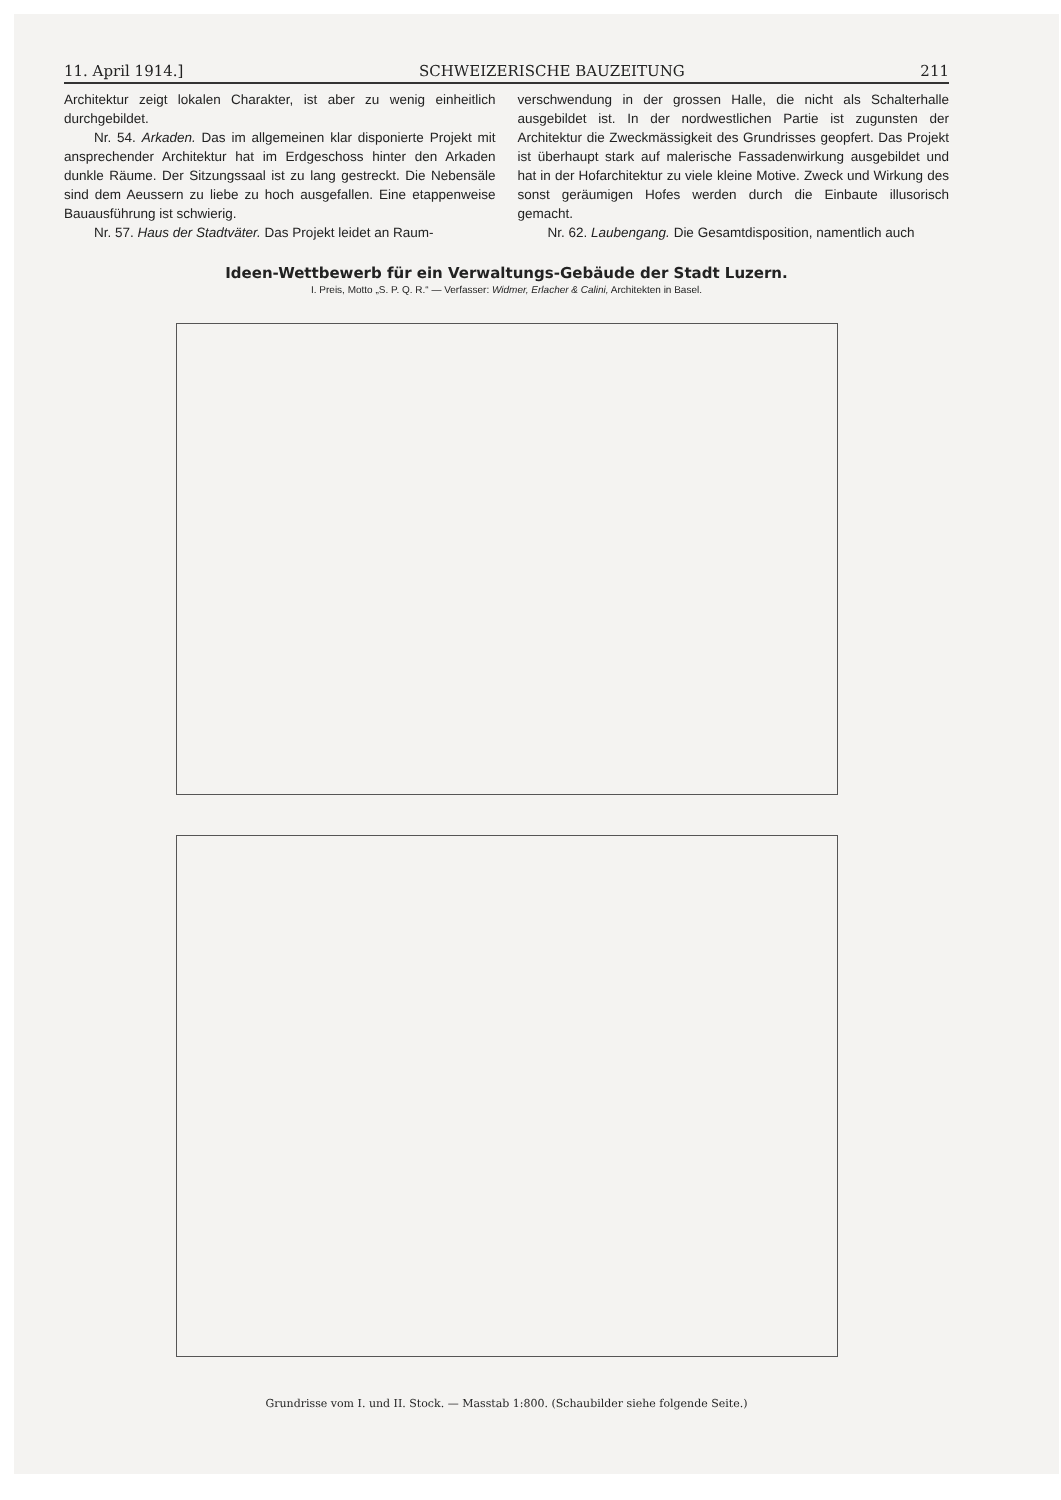11. April 1914.] SCHWEIZERISCHE BAUZEITUNG 211
Architektur zeigt lokalen Charakter, ist aber zu wenig einheitlich durchgebildet.
Nr. 54. Arkaden. Das im allgemeinen klar disponierte Projekt mit ansprechender Architektur hat im Erdgeschoss hinter den Arkaden dunkle Räume. Der Sitzungssaal ist zu lang gestreckt. Die Nebensäle sind dem Aeussern zu liebe zu hoch ausgefallen. Eine etappenweise Bauausführung ist schwierig.
Nr. 57. Haus der Stadtväter. Das Projekt leidet an Raum-
verschwendung in der grossen Halle, die nicht als Schalterhalle ausgebildet ist. In der nordwestlichen Partie ist zugunsten der Architektur die Zweckmässigkeit des Grundrisses geopfert. Das Projekt ist überhaupt stark auf malerische Fassadenwirkung ausgebildet und hat in der Hofarchitektur zu viele kleine Motive. Zweck und Wirkung des sonst geräumigen Hofes werden durch die Einbaute illusorisch gemacht.
Nr. 62. Laubengang. Die Gesamtdisposition, namentlich auch
Ideen-Wettbewerb für ein Verwaltungs-Gebäude der Stadt Luzern.
I. Preis, Motto „S. P. Q. R.“ — Verfasser: Widmer, Erlacher & Calini, Architekten in Basel.
Grundrisse vom I. und II. Stock. — Masstab 1:800. (Schaubilder siehe folgende Seite.)